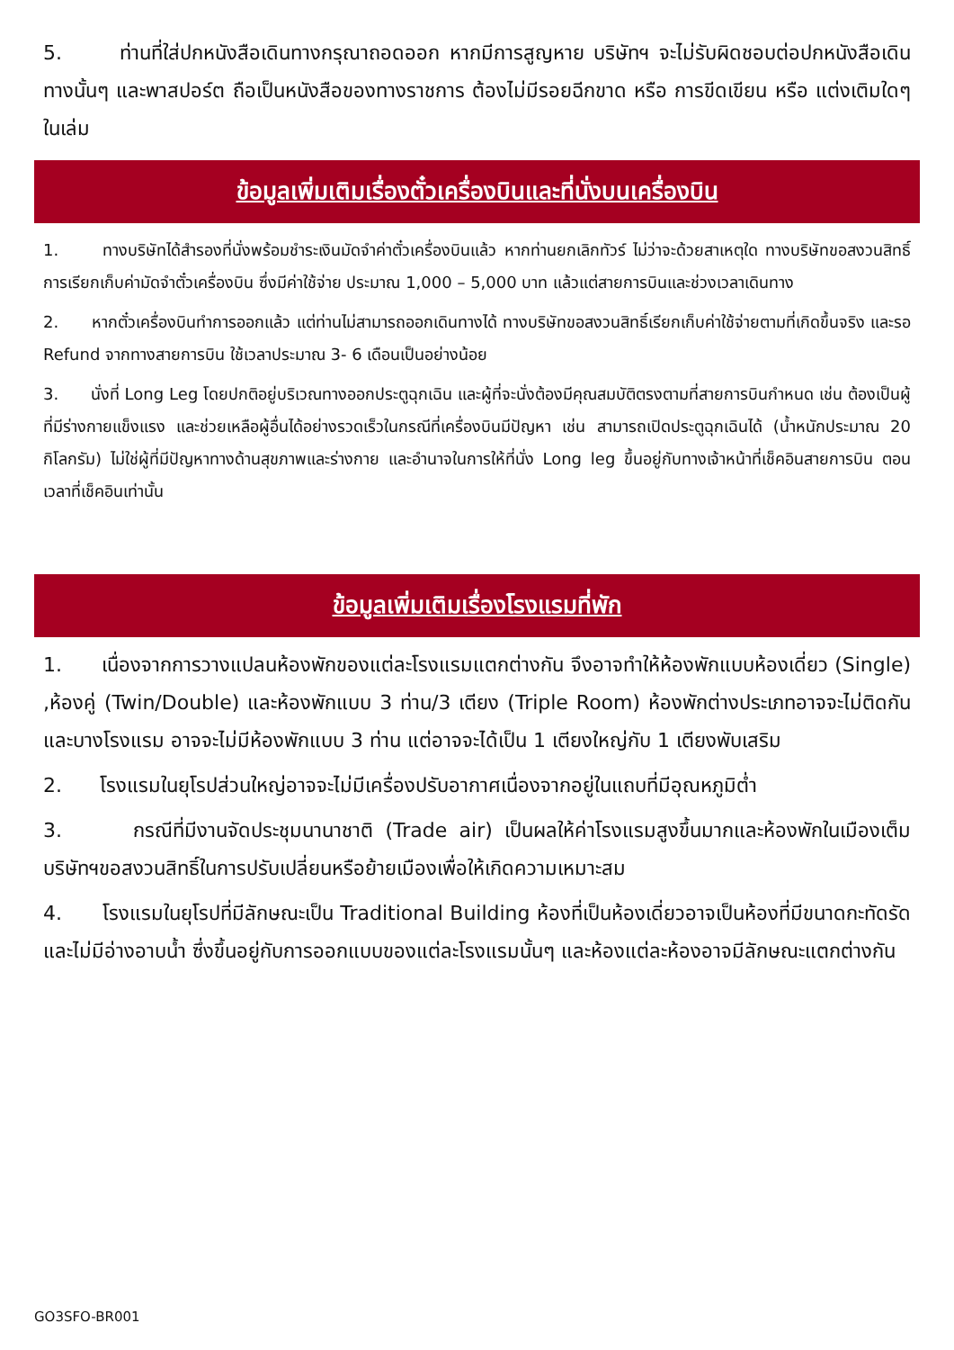5. ท่านที่ใส่ปกหนังสือเดินทางกรุณาถอดออก หากมีการสูญหาย บริษัทฯ จะไม่รับผิดชอบต่อปกหนังสือเดินทางนั้นๆ และพาสปอร์ต ถือเป็นหนังสือของทางราชการ ต้องไม่มีรอยฉีกขาด หรือ การขีดเขียน หรือ แต่งเติมใดๆ ในเล่ม
ข้อมูลเพิ่มเติมเรื่องตั๋วเครื่องบินและที่นั่งบนเครื่องบิน
1. ทางบริษัทได้สำรองที่นั่งพร้อมชำระเงินมัดจำค่าตั๋วเครื่องบินแล้ว หากท่านยกเลิกทัวร์ ไม่ว่าจะด้วยสาเหตุใด ทางบริษัทขอสงวนสิทธิ์การเรียกเก็บค่ามัดจำตั๋วเครื่องบิน ซึ่งมีค่าใช้จ่าย ประมาณ 1,000 – 5,000 บาท แล้วแต่สายการบินและช่วงเวลาเดินทาง
2. หากตั๋วเครื่องบินทำการออกแล้ว แต่ท่านไม่สามารถออกเดินทางได้ ทางบริษัทขอสงวนสิทธิ์เรียกเก็บค่าใช้จ่ายตามที่เกิดขึ้นจริง และรอ Refund จากทางสายการบิน ใช้เวลาประมาณ 3- 6 เดือนเป็นอย่างน้อย
3. นั่งที่ Long Leg โดยปกติอยู่บริเวณทางออกประตูฉุกเฉิน และผู้ที่จะนั่งต้องมีคุณสมบัติตรงตามที่สายการบินกำหนด เช่น ต้องเป็นผู้ที่มีร่างกายแข็งแรง และช่วยเหลือผู้อื่นได้อย่างรวดเร็วในกรณีที่เครื่องบินมีปัญหา เช่น สามารถเปิดประตูฉุกเฉินได้ (น้ำหนักประมาณ 20 กิโลกรัม) ไม่ใช่ผู้ที่มีปัญหาทางด้านสุขภาพและร่างกาย และอำนาจในการให้ที่นั่ง Long leg ขึ้นอยู่กับทางเจ้าหน้าที่เช็คอินสายการบิน ตอนเวลาที่เช็คอินเท่านั้น
ข้อมูลเพิ่มเติมเรื่องโรงแรมที่พัก
1. เนื่องจากการวางแปลนห้องพักของแต่ละโรงแรมแตกต่างกัน จึงอาจทำให้ห้องพักแบบห้องเดี่ยว (Single) ,ห้องคู่ (Twin/Double) และห้องพักแบบ 3 ท่าน/3 เตียง (Triple Room) ห้องพักต่างประเภทอาจจะไม่ติดกันและบางโรงแรม อาจจะไม่มีห้องพักแบบ 3 ท่าน แต่อาจจะได้เป็น 1 เตียงใหญ่กับ 1 เตียงพับเสริม
2. โรงแรมในยุโรปส่วนใหญ่อาจจะไม่มีเครื่องปรับอากาศเนื่องจากอยู่ในแถบที่มีอุณหภูมิต่ำ
3. กรณีที่มีงานจัดประชุมนานาชาติ (Trade air) เป็นผลให้ค่าโรงแรมสูงขึ้นมากและห้องพักในเมืองเต็ม บริษัทฯขอสงวนสิทธิ์ในการปรับเปลี่ยนหรือย้ายเมืองเพื่อให้เกิดความเหมาะสม
4. โรงแรมในยุโรปที่มีลักษณะเป็น Traditional Building ห้องที่เป็นห้องเดี่ยวอาจเป็นห้องที่มีขนาดกะทัดรัด และไม่มีอ่างอาบน้ำ ซึ่งขึ้นอยู่กับการออกแบบของแต่ละโรงแรมนั้นๆ และห้องแต่ละห้องอาจมีลักษณะแตกต่างกัน
GO3SFO-BR001